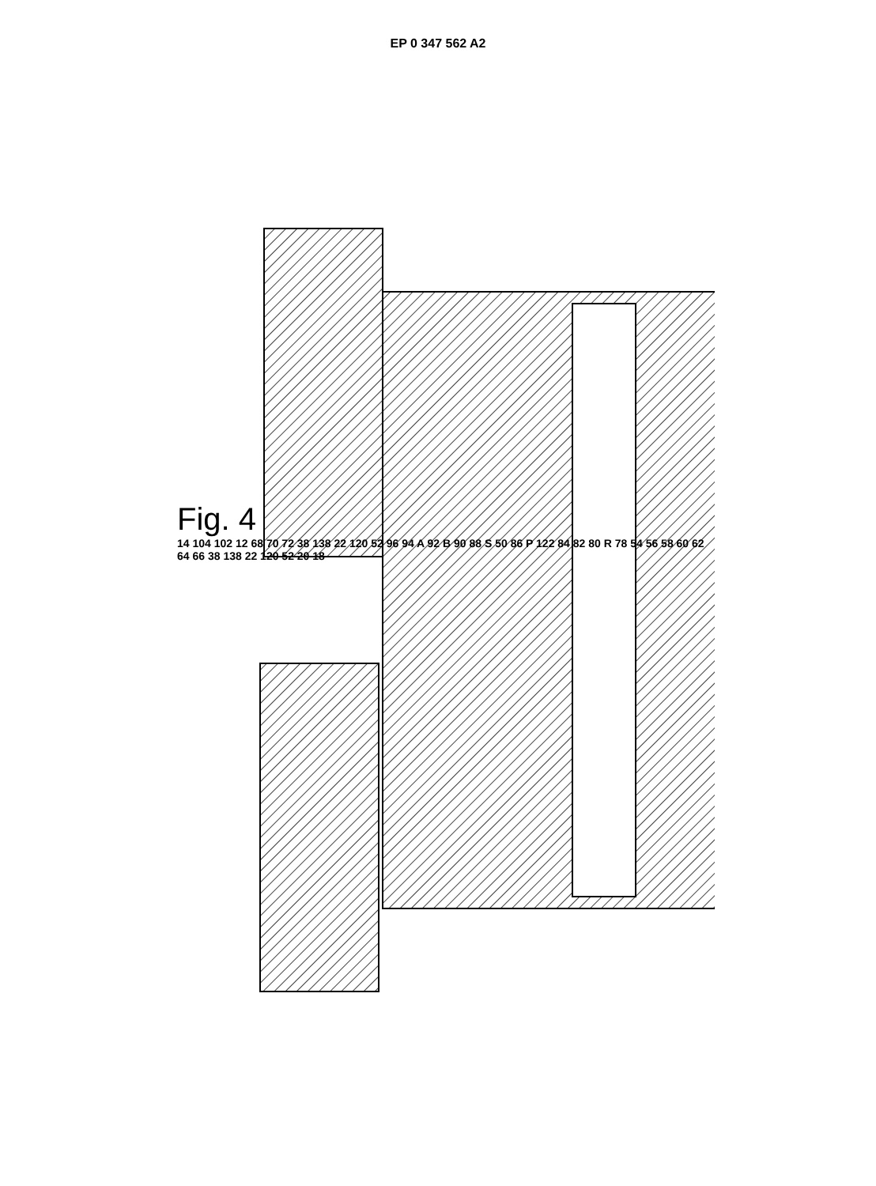EP 0 347 562 A2
Fig. 4
14 104 102 12 68 70 72 38 138 22 120 52 96 94 A 92 B 90 88 S 50 86 P 122 84 82 80 R 78 54 56 58 60 62 64 66 38 138 22 120 52 20 18